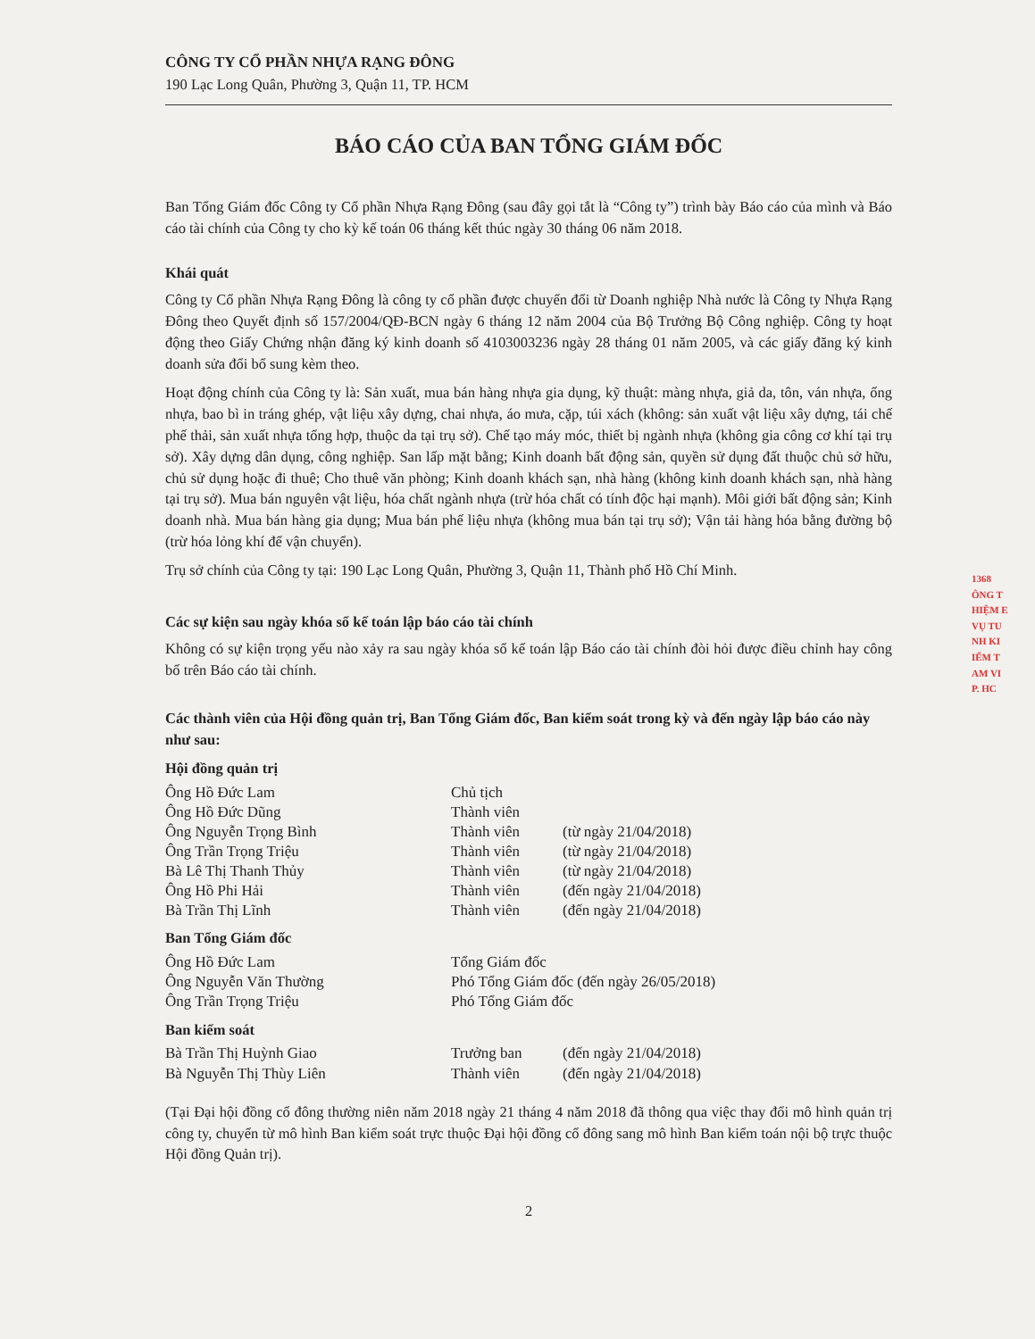1368
ÔNG T
HIỆM E
VỤ TU
NH KI
IỂM T
AM VI
P. HC
CÔNG TY CỔ PHẦN NHỰA RẠNG ĐÔNG
190 Lạc Long Quân, Phường 3, Quận 11, TP. HCM
BÁO CÁO CỦA BAN TỔNG GIÁM ĐỐC
Ban Tổng Giám đốc Công ty Cổ phần Nhựa Rạng Đông (sau đây gọi tắt là “Công ty”) trình bày Báo cáo của mình và Báo cáo tài chính của Công ty cho kỳ kế toán 06 tháng kết thúc ngày 30 tháng 06 năm 2018.
Khái quát
Công ty Cổ phần Nhựa Rạng Đông là công ty cổ phần được chuyển đổi từ Doanh nghiệp Nhà nước là Công ty Nhựa Rạng Đông theo Quyết định số 157/2004/QĐ-BCN ngày 6 tháng 12 năm 2004 của Bộ Trưởng Bộ Công nghiệp. Công ty hoạt động theo Giấy Chứng nhận đăng ký kinh doanh số 4103003236 ngày 28 tháng 01 năm 2005, và các giấy đăng ký kinh doanh sửa đổi bổ sung kèm theo.
Hoạt động chính của Công ty là: Sản xuất, mua bán hàng nhựa gia dụng, kỹ thuật: màng nhựa, giả da, tôn, ván nhựa, ống nhựa, bao bì in tráng ghép, vật liệu xây dựng, chai nhựa, áo mưa, cặp, túi xách (không: sản xuất vật liệu xây dựng, tái chế phế thải, sản xuất nhựa tổng hợp, thuộc da tại trụ sở). Chế tạo máy móc, thiết bị ngành nhựa (không gia công cơ khí tại trụ sở). Xây dựng dân dụng, công nghiệp. San lấp mặt bằng; Kinh doanh bất động sản, quyền sử dụng đất thuộc chủ sở hữu, chủ sử dụng hoặc đi thuê; Cho thuê văn phòng; Kinh doanh khách sạn, nhà hàng (không kinh doanh khách sạn, nhà hàng tại trụ sở). Mua bán nguyên vật liệu, hóa chất ngành nhựa (trừ hóa chất có tính độc hại mạnh). Môi giới bất động sản; Kinh doanh nhà. Mua bán hàng gia dụng; Mua bán phế liệu nhựa (không mua bán tại trụ sở); Vận tải hàng hóa bằng đường bộ (trừ hóa lỏng khí để vận chuyển).
Trụ sở chính của Công ty tại: 190 Lạc Long Quân, Phường 3, Quận 11, Thành phố Hồ Chí Minh.
Các sự kiện sau ngày khóa sổ kế toán lập báo cáo tài chính
Không có sự kiện trọng yếu nào xảy ra sau ngày khóa sổ kế toán lập Báo cáo tài chính đòi hỏi được điều chỉnh hay công bố trên Báo cáo tài chính.
Các thành viên của Hội đồng quản trị, Ban Tổng Giám đốc, Ban kiểm soát trong kỳ và đến ngày lập báo cáo này như sau:
Hội đồng quản trị
| Ông Hồ Đức Lam | Chủ tịch | |
| Ông Hồ Đức Dũng | Thành viên | |
| Ông Nguyễn Trọng Bình | Thành viên | (từ ngày 21/04/2018) |
| Ông Trần Trọng Triệu | Thành viên | (từ ngày 21/04/2018) |
| Bà Lê Thị Thanh Thủy | Thành viên | (từ ngày 21/04/2018) |
| Ông Hồ Phi Hải | Thành viên | (đến ngày 21/04/2018) |
| Bà Trần Thị Lĩnh | Thành viên | (đến ngày 21/04/2018) |
Ban Tổng Giám đốc
| Ông Hồ Đức Lam | Tổng Giám đốc |
| Ông Nguyễn Văn Thường | Phó Tổng Giám đốc (đến ngày 26/05/2018) |
| Ông Trần Trọng Triệu | Phó Tổng Giám đốc |
Ban kiểm soát
| Bà Trần Thị Huỳnh Giao | Trưởng ban | (đến ngày 21/04/2018) |
| Bà Nguyễn Thị Thùy Liên | Thành viên | (đến ngày 21/04/2018) |
(Tại Đại hội đồng cổ đông thường niên năm 2018 ngày 21 tháng 4 năm 2018 đã thông qua việc thay đổi mô hình quản trị công ty, chuyển từ mô hình Ban kiểm soát trực thuộc Đại hội đồng cổ đông sang mô hình Ban kiểm toán nội bộ trực thuộc Hội đồng Quản trị).
2